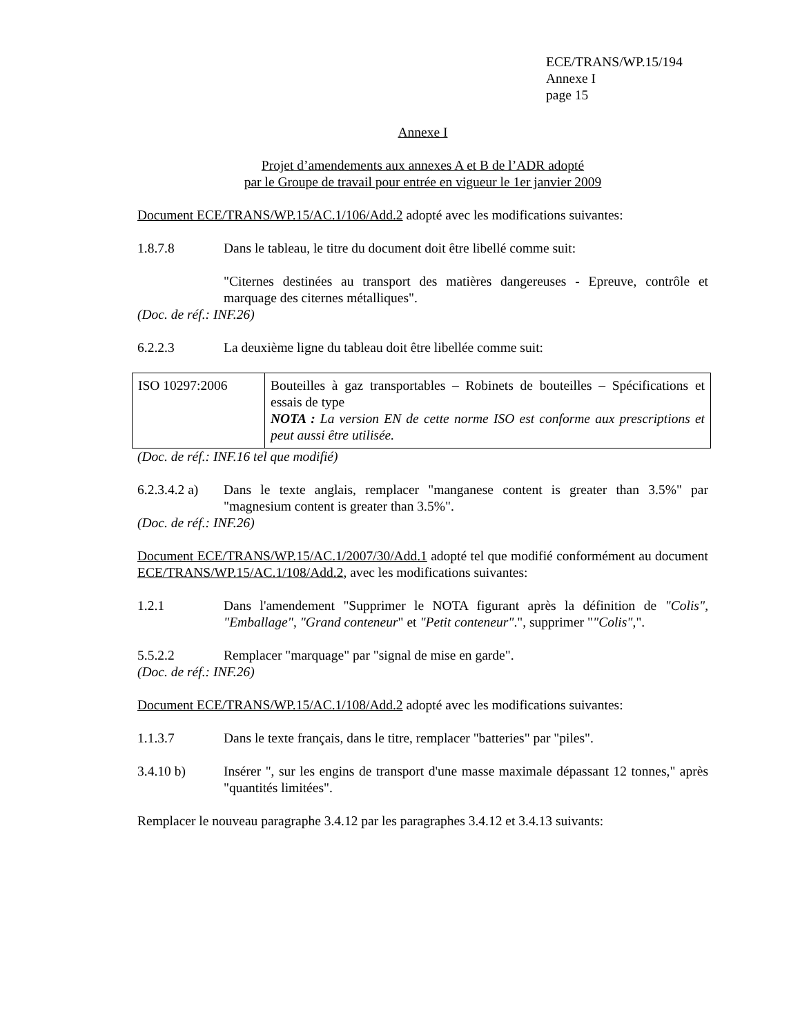ECE/TRANS/WP.15/194
Annexe I
page 15
Annexe I
Projet d’amendements aux annexes A et B de l’ADR adopté
par le Groupe de travail pour entrée en vigueur le 1er janvier 2009
Document ECE/TRANS/WP.15/AC.1/106/Add.2 adopté avec les modifications suivantes:
1.8.7.8 Dans le tableau, le titre du document doit être libellé comme suit:
"Citernes destinées au transport des matières dangereuses - Epreuve, contrôle et marquage des citernes métalliques".
(Doc. de réf.: INF.26)
6.2.2.3 La deuxième ligne du tableau doit être libellée comme suit:
| ISO 10297:2006 | Bouteilles à gaz transportables – Robinets de bouteilles – Spécifications et essais de type NOTA : La version EN de cette norme ISO est conforme aux prescriptions et peut aussi être utilisée. |
(Doc. de réf.: INF.16 tel que modifié)
6.2.3.4.2 a)
Dans le texte anglais, remplacer "manganese content is greater than 3.5%" par "magnesium content is greater than 3.5%".
(Doc. de réf.: INF.26)
Document ECE/TRANS/WP.15/AC.1/2007/30/Add.1 adopté tel que modifié conformément au document ECE/TRANS/WP.15/AC.1/108/Add.2, avec les modifications suivantes:
1.2.1 Dans l'amendement "Supprimer le NOTA figurant après la définition de "Colis", "Emballage", "Grand conteneur" et "Petit conteneur".", supprimer ""Colis",".
5.5.2.2 Remplacer "marquage" par "signal de mise en garde".
(Doc. de réf.: INF.26)
Document ECE/TRANS/WP.15/AC.1/108/Add.2 adopté avec les modifications suivantes:
1.1.3.7 Dans le texte français, dans le titre, remplacer "batteries" par "piles".
3.4.10 b) Insérer ", sur les engins de transport d'une masse maximale dépassant 12 tonnes," après "quantités limitées".
Remplacer le nouveau paragraphe 3.4.12 par les paragraphes 3.4.12 et 3.4.13 suivants: